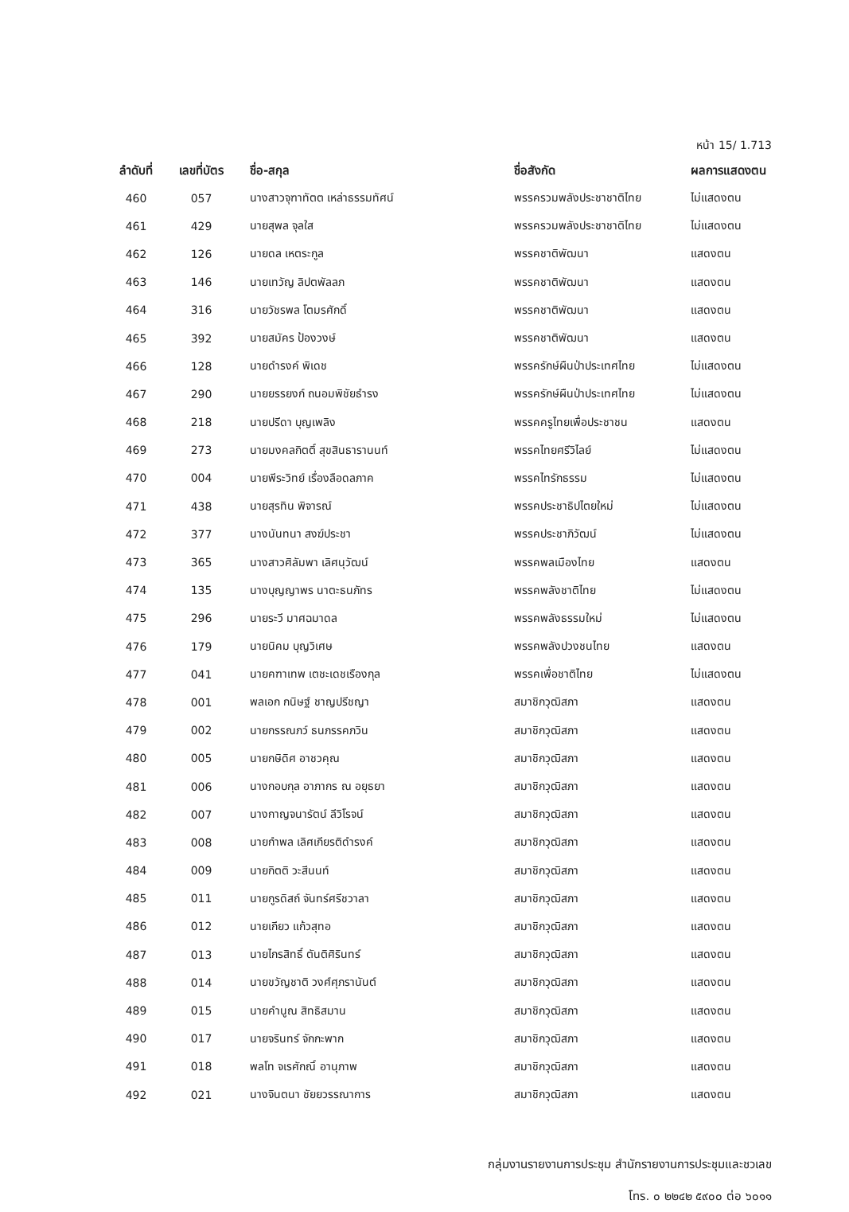หน้า 15/ 1.713
| ลำดับที่ | เลขที่บัตร | ชื่อ-สกุล | ชื่อสังกัด | ผลการแสดงตน |
| --- | --- | --- | --- | --- |
| 460 | 057 | นางสาวจุฑาทัตต เหล่าธรรมทัศน์ | พรรครวมพลังประชาชาติไทย | ไม่แสดงตน |
| 461 | 429 | นายสุพล จุลใส | พรรครวมพลังประชาชาติไทย | ไม่แสดงตน |
| 462 | 126 | นายดล เหตระกูล | พรรคชาติพัฒนา | แสดงตน |
| 463 | 146 | นายเทวัญ ลิปตพัลลภ | พรรคชาติพัฒนา | แสดงตน |
| 464 | 316 | นายวัชรพล โตมรศักดิ์ | พรรคชาติพัฒนา | แสดงตน |
| 465 | 392 | นายสมัคร ป้องวงษ์ | พรรคชาติพัฒนา | แสดงตน |
| 466 | 128 | นายดำรงค์ พิเดช | พรรครักษ์ผืนป่าประเทศไทย | ไม่แสดงตน |
| 467 | 290 | นายยรรยงก์ ถนอมพิชัยธำรง | พรรครักษ์ผืนป่าประเทศไทย | ไม่แสดงตน |
| 468 | 218 | นายปรีดา บุญเพลิง | พรรคครูไทยเพื่อประชาชน | แสดงตน |
| 469 | 273 | นายมงคลกิตติ์ สุขสินธารานนท์ | พรรคไทยศรีวิไลย์ | ไม่แสดงตน |
| 470 | 004 | นายพีระวิทย์ เรื่องลือดลภาค | พรรคไทรักธรรม | ไม่แสดงตน |
| 471 | 438 | นายสุรทิน พิจารณ์ | พรรคประชาธิปไตยใหม่ | ไม่แสดงตน |
| 472 | 377 | นางนันทนา สงฆ์ประชา | พรรคประชาภิวัฒน์ | ไม่แสดงตน |
| 473 | 365 | นางสาวศิลัมพา เลิศนุวัฒน์ | พรรคพลเมืองไทย | แสดงตน |
| 474 | 135 | นางบุญญาพร นาตะธนภัทร | พรรคพลังชาติไทย | ไม่แสดงตน |
| 475 | 296 | นายระวี มาศฉมาดล | พรรคพลังธรรมใหม่ | ไม่แสดงตน |
| 476 | 179 | นายนิคม บุญวิเศษ | พรรคพลังปวงชนไทย | แสดงตน |
| 477 | 041 | นายคฑาเทพ เตชะเดชเรืองกุล | พรรคเพื่อชาติไทย | ไม่แสดงตน |
| 478 | 001 | พลเอก กนิษฐ์ ชาญปรีชญา | สมาชิกวุฒิสภา | แสดงตน |
| 479 | 002 | นายกรรณภว์ ธนภรรคภวิน | สมาชิกวุฒิสภา | แสดงตน |
| 480 | 005 | นายกษิดิศ อาชวคุณ | สมาชิกวุฒิสภา | แสดงตน |
| 481 | 006 | นางกอบกุล อาภากร ณ อยุธยา | สมาชิกวุฒิสภา | แสดงตน |
| 482 | 007 | นางกาญจนารัตน์ ลีวิโรจน์ | สมาชิกวุฒิสภา | แสดงตน |
| 483 | 008 | นายกำพล เลิศเกียรติดำรงค์ | สมาชิกวุฒิสภา | แสดงตน |
| 484 | 009 | นายกิตติ วะสีนนท์ | สมาชิกวุฒิสภา | แสดงตน |
| 485 | 011 | นายกูรดิสถ์ จันทร์ศรีชวาลา | สมาชิกวุฒิสภา | แสดงตน |
| 486 | 012 | นายเกียว แก้วสุทอ | สมาชิกวุฒิสภา | แสดงตน |
| 487 | 013 | นายไกรสิทธิ์ ตันติศิรินทร์ | สมาชิกวุฒิสภา | แสดงตน |
| 488 | 014 | นายขวัญชาติ วงศ์ศุภรานันต์ | สมาชิกวุฒิสภา | แสดงตน |
| 489 | 015 | นายคำนูณ สิทธิสมาน | สมาชิกวุฒิสภา | แสดงตน |
| 490 | 017 | นายจรินทร์ จักกะพาก | สมาชิกวุฒิสภา | แสดงตน |
| 491 | 018 | พลโท จเรศักณิ์ อานุภาพ | สมาชิกวุฒิสภา | แสดงตน |
| 492 | 021 | นางจินตนา ชัยยวรรณาการ | สมาชิกวุฒิสภา | แสดงตน |
กลุ่มงานรายงานการประชุม สำนักรายงานการประชุมและชวเลข
โทร. ๐ ๒๒๔๒ ๕๙๐๐ ต่อ ๖๐๑๑